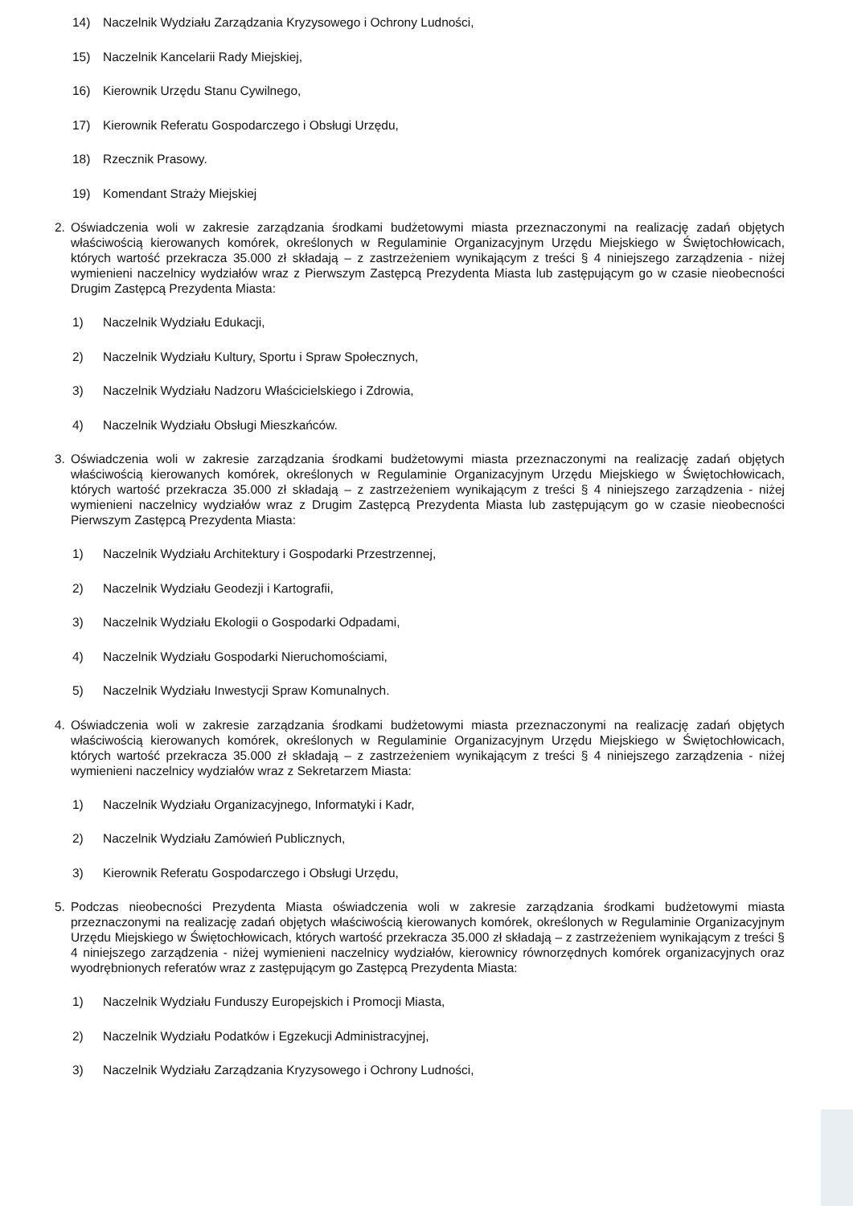14) Naczelnik Wydziału Zarządzania Kryzysowego i Ochrony Ludności,
15) Naczelnik Kancelarii Rady Miejskiej,
16) Kierownik Urzędu Stanu Cywilnego,
17) Kierownik Referatu Gospodarczego i Obsługi Urzędu,
18) Rzecznik Prasowy.
19) Komendant Straży Miejskiej
2. Oświadczenia woli w zakresie zarządzania środkami budżetowymi miasta przeznaczonymi na realizację zadań objętych właściwością kierowanych komórek, określonych w Regulaminie Organizacyjnym Urzędu Miejskiego w Świętochłowicach, których wartość przekracza 35.000 zł składają – z zastrzeżeniem wynikającym z treści § 4 niniejszego zarządzenia - niżej wymienieni naczelnicy wydziałów wraz z Pierwszym Zastępcą Prezydenta Miasta lub zastępującym go w czasie nieobecności Drugim Zastępcą Prezydenta Miasta:
1) Naczelnik Wydziału Edukacji,
2) Naczelnik Wydziału Kultury, Sportu i Spraw Społecznych,
3) Naczelnik Wydziału Nadzoru Właścicielskiego i Zdrowia,
4) Naczelnik Wydziału Obsługi Mieszkańców.
3. Oświadczenia woli w zakresie zarządzania środkami budżetowymi miasta przeznaczonymi na realizację zadań objętych właściwością kierowanych komórek, określonych w Regulaminie Organizacyjnym Urzędu Miejskiego w Świętochłowicach, których wartość przekracza 35.000 zł składają – z zastrzeżeniem wynikającym z treści § 4 niniejszego zarządzenia - niżej wymienieni naczelnicy wydziałów wraz z Drugim Zastępcą Prezydenta Miasta lub zastępującym go w czasie nieobecności Pierwszym Zastępcą Prezydenta Miasta:
1) Naczelnik Wydziału Architektury i Gospodarki Przestrzennej,
2) Naczelnik Wydziału Geodezji i Kartografii,
3) Naczelnik Wydziału Ekologii o Gospodarki Odpadami,
4) Naczelnik Wydziału Gospodarki Nieruchomościami,
5) Naczelnik Wydziału Inwestycji Spraw Komunalnych.
4. Oświadczenia woli w zakresie zarządzania środkami budżetowymi miasta przeznaczonymi na realizację zadań objętych właściwością kierowanych komórek, określonych w Regulaminie Organizacyjnym Urzędu Miejskiego w Świętochłowicach, których wartość przekracza 35.000 zł składają – z zastrzeżeniem wynikającym z treści § 4 niniejszego zarządzenia - niżej wymienieni naczelnicy wydziałów wraz z Sekretarzem Miasta:
1) Naczelnik Wydziału Organizacyjnego, Informatyki i Kadr,
2) Naczelnik Wydziału Zamówień Publicznych,
3) Kierownik Referatu Gospodarczego i Obsługi Urzędu,
5. Podczas nieobecności Prezydenta Miasta oświadczenia woli w zakresie zarządzania środkami budżetowymi miasta przeznaczonymi na realizację zadań objętych właściwością kierowanych komórek, określonych w Regulaminie Organizacyjnym Urzędu Miejskiego w Świętochłowicach, których wartość przekracza 35.000 zł składają – z zastrzeżeniem wynikającym z treści § 4 niniejszego zarządzenia - niżej wymienieni naczelnicy wydziałów, kierownicy równorzędnych komórek organizacyjnych oraz wyodrębnionych referatów wraz z zastępującym go Zastępcą Prezydenta Miasta:
1) Naczelnik Wydziału Funduszy Europejskich i Promocji Miasta,
2) Naczelnik Wydziału Podatków i Egzekucji Administracyjnej,
3) Naczelnik Wydziału Zarządzania Kryzysowego i Ochrony Ludności,